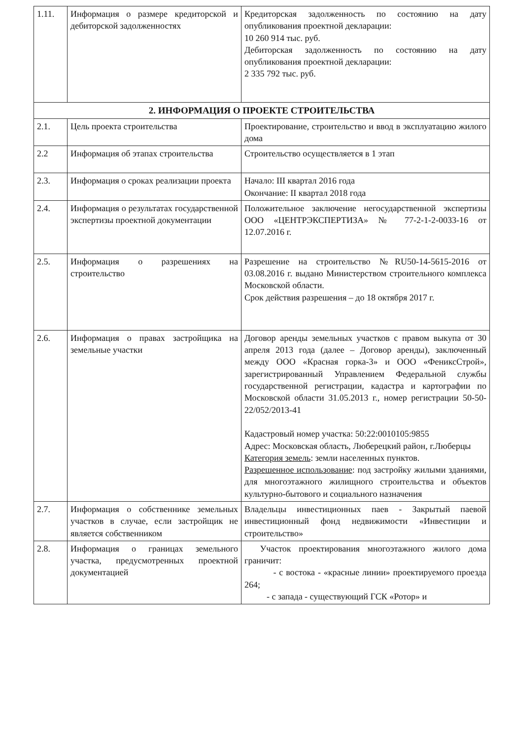| 1.11. | Информация о размере кредиторской и дебиторской задолженностях | Кредиторская задолженность по состоянию на дату опубликования проектной декларации: 10 260 914 тыс. руб. Дебиторская задолженность по состоянию на дату опубликования проектной декларации: 2 335 792 тыс. руб. |
| 2. ИНФОРМАЦИЯ О ПРОЕКТЕ СТРОИТЕЛЬСТВА | | |
| 2.1. | Цель проекта строительства | Проектирование, строительство и ввод в эксплуатацию жилого дома |
| 2.2 | Информация об этапах строительства | Строительство осуществляется в 1 этап |
| 2.3. | Информация о сроках реализации проекта | Начало: III квартал 2016 года Окончание: II квартал 2018 года |
| 2.4. | Информация о результатах государственной экспертизы проектной документации | Положительное заключение негосударственной экспертизы ООО «ЦЕНТРЭКСПЕРТИЗА» № 77-2-1-2-0033-16 от 12.07.2016 г. |
| 2.5. | Информация о разрешениях на строительство | Разрешение на строительство №RU50-14-5615-2016 от 03.08.2016 г. выдано Министерством строительного комплекса Московской области. Срок действия разрешения – до 18 октября 2017 г. |
| 2.6. | Информация о правах застройщика на земельные участки | Договор аренды земельных участков с правом выкупа от 30 апреля 2013 года (далее – Договор аренды), заключенный между ООО «Красная горка-3» и ООО «ФениксСтрой», зарегистрированный Управлением Федеральной службы государственной регистрации, кадастра и картографии по Московской области 31.05.2013 г., номер регистрации 50-50-22/052/2013-41 Кадастровый номер участка: 50:22:0010105:9855 Адрес: Московская область, Люберецкий район, г.Люберцы Категория земель : земли населенных пунктов. Разрешенное использование : под застройку жилыми зданиями, для многоэтажного жилищного строительства и объектов культурно-бытового и социального назначения |
| 2.7. | Информация о собственнике земельных участков в случае, если застройщик не является собственником | Владельцы инвестиционных паев - Закрытый паевой инвестиционный фонд недвижимости «Инвестиции и строительство» |
| 2.8. | Информация о границах земельного участка, предусмотренных проектной документацией | Участок проектирования многоэтажного жилого дома граничит: - с востока - «красные линии» проектируемого проезда 264; - с запада - существующий ГСК «Ротор» и |